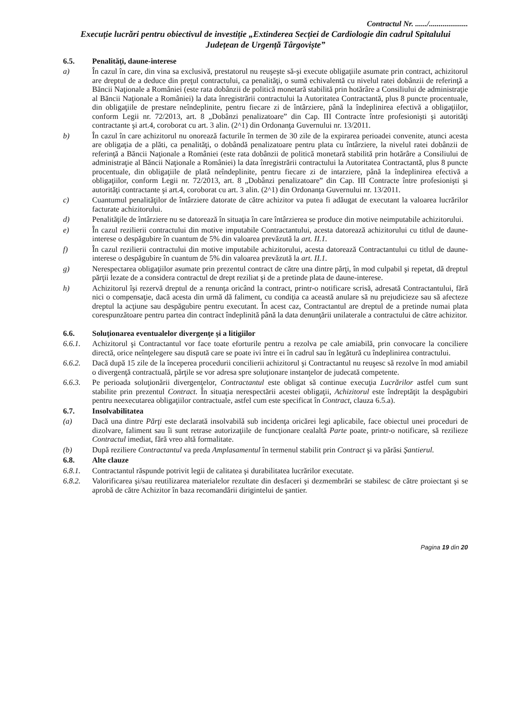Contractul Nr. ....../....................
Execuție lucrări pentru obiectivul de investiție „Extinderea Secției de Cardiologie din cadrul Spitalului Județean de Urgență Târgoviște”
6.5. Penalităţi, daune-interese
a) În cazul în care, din vina sa exclusivă, prestatorul nu reuşeşte să-şi execute obligaţiile asumate prin contract, achizitorul are dreptul de a deduce din preţul contractului, ca penalităţi, o sumă echivalentă cu nivelul ratei dobânzii de referinţă a Băncii Naţionale a României (este rata dobânzii de politică monetară stabilită prin hotărâre a Consiliului de administraţie al Băncii Naţionale a României) la data înregistrării contractului la Autoritatea Contractantă, plus 8 puncte procentuale, din obligaţiile de prestare neîndeplinite, pentru fiecare zi de întârziere, până la îndeplinirea efectivă a obligaţiilor, conform Legii nr. 72/2013, art. 8 „Dobânzi penalizatoare” din Cap. III Contracte între profesionişti şi autorităţi contractante şi art.4, coroborat cu art. 3 alin. (2^1) din Ordonanţa Guvernului nr. 13/2011.
b) În cazul în care achizitorul nu onorează facturile în termen de 30 zile de la expirarea perioadei convenite, atunci acesta are obligaţia de a plăti, ca penalităţi, o dobândă penalizatoare pentru plata cu întârziere, la nivelul ratei dobânzii de referinţă a Băncii Naţionale a României (este rata dobânzii de politică monetară stabilită prin hotărâre a Consiliului de administraţie al Băncii Naţionale a României) la data înregistrării contractului la Autoritatea Contractantă, plus 8 puncte procentuale, din obligaţiile de plată neîndeplinite, pentru fiecare zi de intarziere, până la îndeplinirea efectivă a obligaţiilor, conform Legii nr. 72/2013, art. 8 „Dobânzi penalizatoare” din Cap. III Contracte între profesionişti şi autorităţi contractante şi art.4, coroborat cu art. 3 alin. (2^1) din Ordonanţa Guvernului nr. 13/2011.
c) Cuantumul penalităţilor de întârziere datorate de către achizitor va putea fi adăugat de executant la valoarea lucrărilor facturate achizitorului.
d) Penalităţile de întârziere nu se datorează în situaţia în care întârzierea se produce din motive neimputabile achizitorului.
e) În cazul rezilierii contractului din motive imputabile Contractantului, acesta datorează achizitorului cu titlul de daune-interese o despăgubire în cuantum de 5% din valoarea prevăzută la art. II.1.
f) În cazul rezilierii contractului din motive imputabile achizitorului, acesta datorează Contractantului cu titlul de daune-interese o despăgubire în cuantum de 5% din valoarea prevăzută la art. II.1.
g) Nerespectarea obligaţiilor asumate prin prezentul contract de către una dintre părţi, în mod culpabil şi repetat, dă dreptul părţii lezate de a considera contractul de drept reziliat şi de a pretinde plata de daune-interese.
h) Achizitorul îşi rezervă dreptul de a renunţa oricând la contract, printr-o notificare scrisă, adresată Contractantului, fără nici o compensaţie, dacă acesta din urmă dă faliment, cu condiţia ca această anulare să nu prejudicieze sau să afecteze dreptul la acţiune sau despăgubire pentru executant. În acest caz, Contractantul are dreptul de a pretinde numai plata corespunzătoare pentru partea din contract îndeplinită până la data denunţării unilaterale a contractului de către achizitor.
6.6. Soluţionarea eventualelor divergenţe şi a litigiilor
6.6.1. Achizitorul şi Contractantul vor face toate eforturile pentru a rezolva pe cale amiabilă, prin convocare la conciliere directă, orice neînţelegere sau dispută care se poate ivi între ei în cadrul sau în legătură cu îndeplinirea contractului.
6.6.2. Dacă după 15 zile de la începerea procedurii concilierii achizitorul şi Contractantul nu reuşesc să rezolve în mod amiabil o divergenţă contractuală, părţile se vor adresa spre soluţionare instanţelor de judecată competente.
6.6.3. Pe perioada soluţionării divergenţelor, Contractantul este obligat să continue execuţia Lucrărilor astfel cum sunt stabilite prin prezentul Contract. În situaţia nerespectării acestei obligaţii, Achizitorul este îndreptăţit la despăgubiri pentru neexecutarea obligaţiilor contractuale, astfel cum este specificat în Contract, clauza 6.5.a).
6.7. Insolvabilitatea
(a) Dacă una dintre Părţi este declarată insolvabilă sub incidenţa oricărei legi aplicabile, face obiectul unei proceduri de dizolvare, faliment sau îi sunt retrase autorizaţiile de funcţionare cealaltă Parte poate, printr-o notificare, să rezilieze Contractul imediat, fără vreo altă formalitate.
(b) După reziliere Contractantul va preda Amplasamentul în termenul stabilit prin Contract şi va părăsi Şantierul.
6.8. Alte clauze
6.8.1. Contractantul răspunde potrivit legii de calitatea şi durabilitatea lucrărilor executate.
6.8.2. Valorificarea şi/sau reutilizarea materialelor rezultate din desfaceri şi dezmembrări se stabilesc de către proiectant şi se aprobă de către Achizitor în baza recomandării dirigintelui de şantier.
Pagina 19 din 20